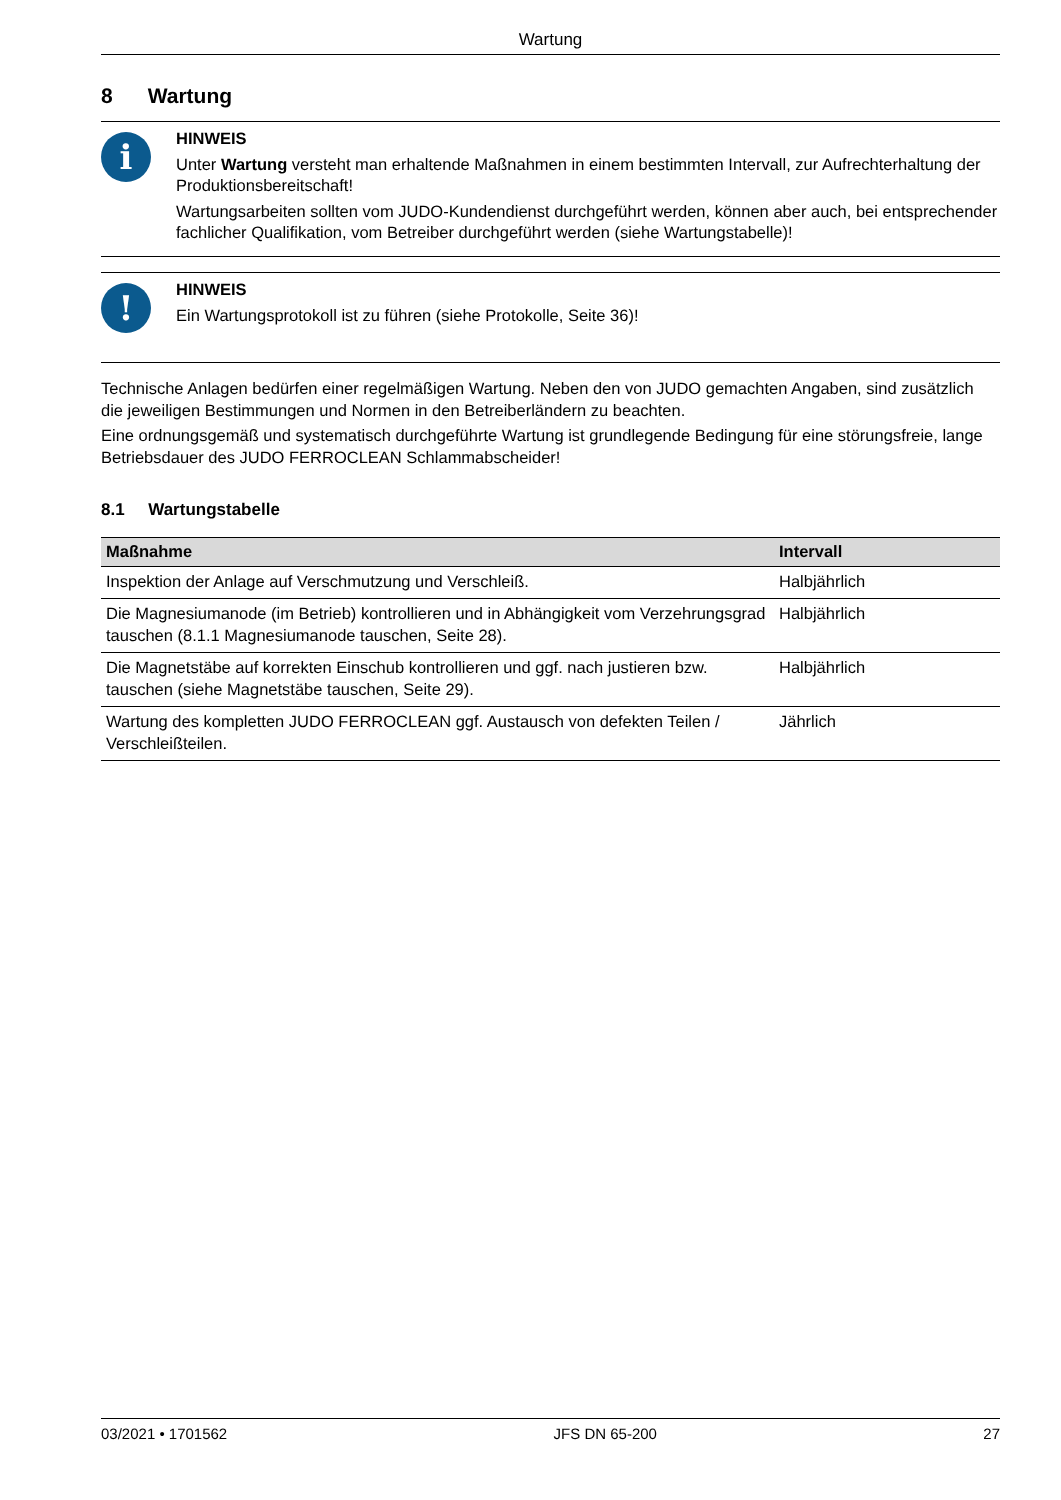Wartung
8 Wartung
i
HINWEIS
Unter Wartung versteht man erhaltende Maßnahmen in einem bestimmten Intervall, zur Aufrechterhaltung der Produktionsbereitschaft!
Wartungsarbeiten sollten vom JUDO-Kundendienst durchgeführt werden, können aber auch, bei entsprechender fachlicher Qualifikation, vom Betreiber durchgeführt werden (siehe Wartungstabelle)!
!
HINWEIS
Ein Wartungsprotokoll ist zu führen (siehe Protokolle, Seite 36)!
Technische Anlagen bedürfen einer regelmäßigen Wartung. Neben den von JUDO gemachten Angaben, sind zusätzlich die jeweiligen Bestimmungen und Normen in den Betreiberländern zu beachten.
Eine ordnungsgemäß und systematisch durchgeführte Wartung ist grundlegende Bedingung für eine störungsfreie, lange Betriebsdauer des JUDO FERROCLEAN Schlammabscheider!
8.1 Wartungstabelle
| Maßnahme | Intervall |
| --- | --- |
| Inspektion der Anlage auf Verschmutzung und Verschleiß. | Halbjährlich |
| Die Magnesiumanode (im Betrieb) kontrollieren und in Abhängigkeit vom Verzehrungsgrad tauschen (8.1.1 Magnesiumanode tauschen, Seite 28). | Halbjährlich |
| Die Magnetstäbe auf korrekten Einschub kontrollieren und ggf. nach justieren bzw. tauschen (siehe Magnetstäbe tauschen, Seite 29). | Halbjährlich |
| Wartung des kompletten JUDO FERROCLEAN ggf. Austausch von defekten Teilen / Verschleißteilen. | Jährlich |
03/2021 • 1701562 JFS DN 65-200 27